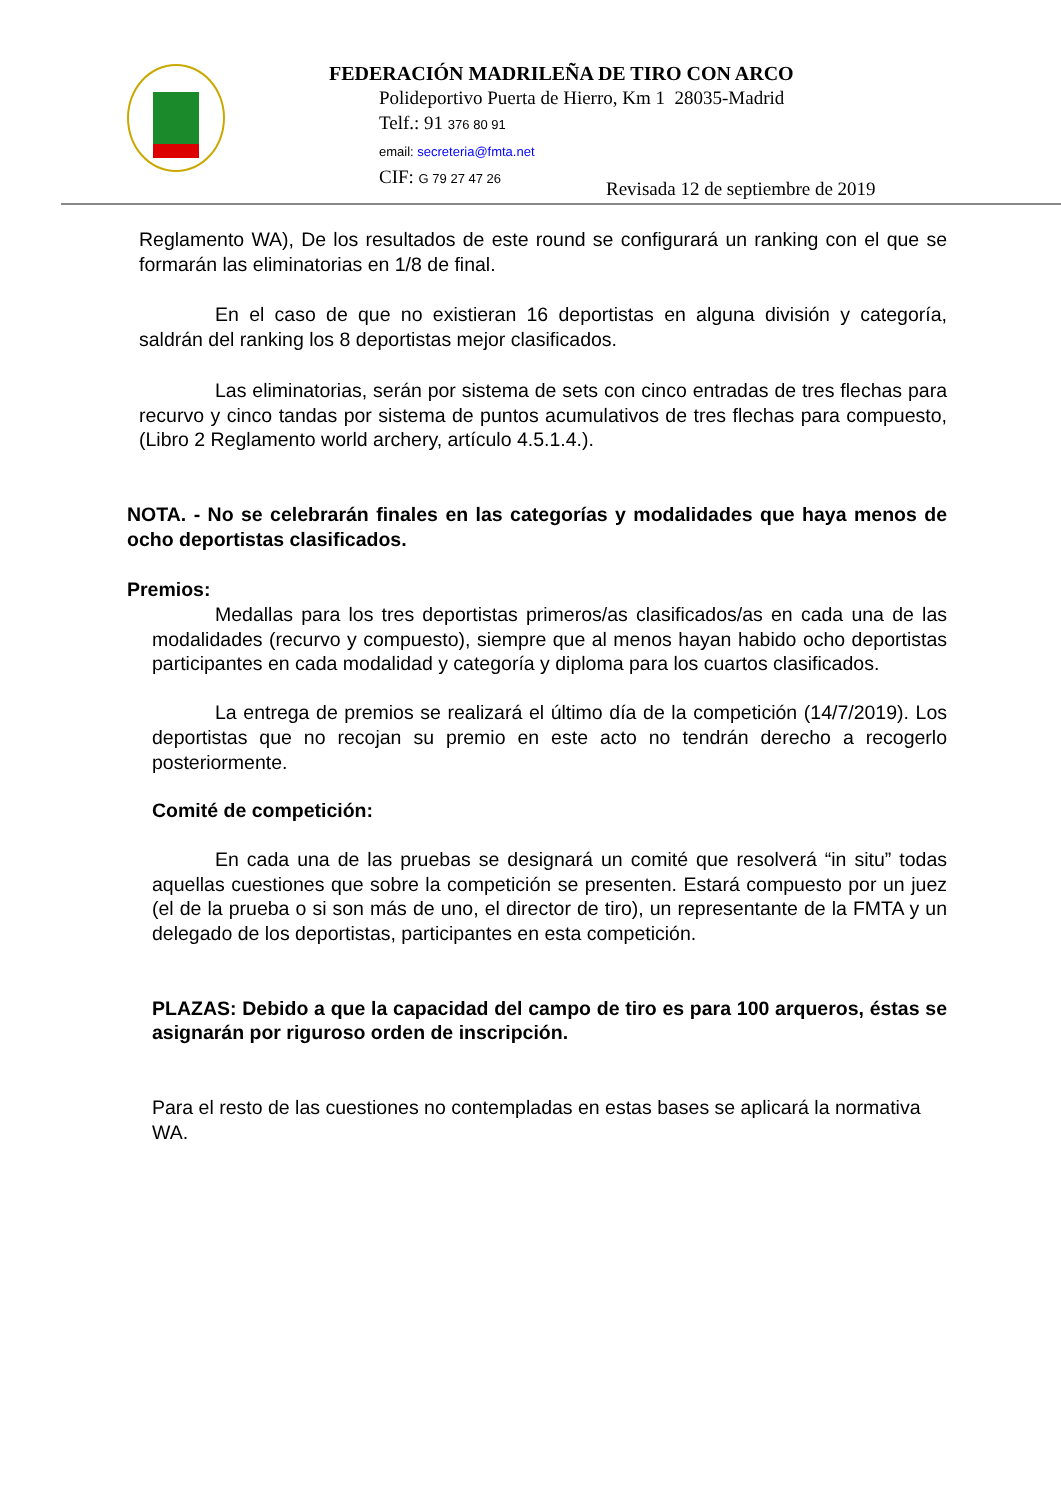FEDERACIÓN MADRILEÑA DE TIRO CON ARCO
Polideportivo Puerta de Hierro, Km 1 28035-Madrid
Telf.: 91 376 80 91
email: secreteria@fmta.net
CIF: G 79 27 47 26
Revisada 12 de septiembre de 2019
Reglamento WA), De los resultados de este round se configurará un ranking con el que se formarán las eliminatorias en 1/8 de final.
En el caso de que no existieran 16 deportistas en alguna división y categoría, saldrán del ranking los 8 deportistas mejor clasificados.
Las eliminatorias, serán por sistema de sets con cinco entradas de tres flechas para recurvo y cinco tandas por sistema de puntos acumulativos de tres flechas para compuesto, (Libro 2 Reglamento world archery, artículo 4.5.1.4.).
NOTA. - No se celebrarán finales en las categorías y modalidades que haya menos de ocho deportistas clasificados.
Premios:
Medallas para los tres deportistas primeros/as clasificados/as en cada una de las modalidades (recurvo y compuesto), siempre que al menos hayan habido ocho deportistas participantes en cada modalidad y categoría y diploma para los cuartos clasificados.
La entrega de premios se realizará el último día de la competición (14/7/2019). Los deportistas que no recojan su premio en este acto no tendrán derecho a recogerlo posteriormente.
Comité de competición:
En cada una de las pruebas se designará un comité que resolverá “in situ” todas aquellas cuestiones que sobre la competición se presenten. Estará compuesto por un juez (el de la prueba o si son más de uno, el director de tiro), un representante de la FMTA y un delegado de los deportistas, participantes en esta competición.
PLAZAS: Debido a que la capacidad del campo de tiro es para 100 arqueros, éstas se asignarán por riguroso orden de inscripción.
Para el resto de las cuestiones no contempladas en estas bases se aplicará la normativa WA.